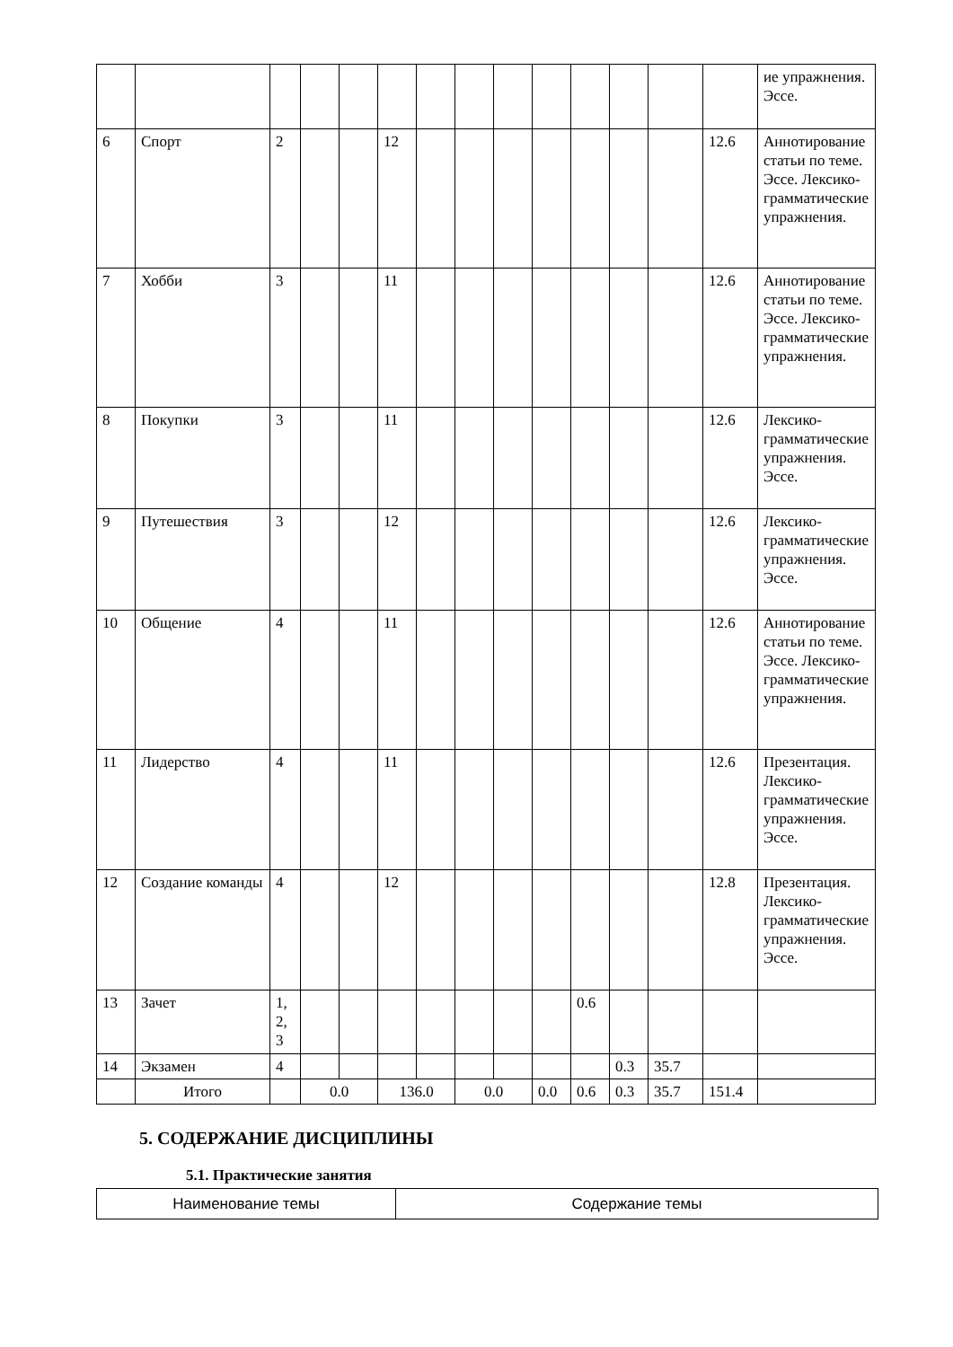| | | | | | | | | | | | | | | ие упражнения. Эссе. |
| 6 | Спорт | 2 | | | 12 | | | | | | | | 12.6 | Аннотирование статьи по теме. Эссе. Лексико-грамматические упражнения. |
| 7 | Хобби | 3 | | | 11 | | | | | | | | 12.6 | Аннотирование статьи по теме. Эссе. Лексико-грамматические упражнения. |
| 8 | Покупки | 3 | | | 11 | | | | | | | | 12.6 | Лексико-грамматические упражнения. Эссе. |
| 9 | Путешествия | 3 | | | 12 | | | | | | | | 12.6 | Лексико-грамматические упражнения. Эссе. |
| 10 | Общение | 4 | | | 11 | | | | | | | | 12.6 | Аннотирование статьи по теме. Эссе. Лексико-грамматические упражнения. |
| 11 | Лидерство | 4 | | | 11 | | | | | | | | 12.6 | Презентация. Лексико-грамматические упражнения. Эссе. |
| 12 | Создание команды | 4 | | | 12 | | | | | | | | 12.8 | Презентация. Лексико-грамматические упражнения. Эссе. |
| 13 | Зачет | 1, 2, 3 | | | | | | | | 0.6 | | | | |
| 14 | Экзамен | 4 | | | | | | | | | 0.3 | 35.7 | | |
| | Итого | | 0.0 | | 136.0 | | 0.0 | | 0.0 | 0.6 | 0.3 | 35.7 | 151.4 | |
5. СОДЕРЖАНИЕ ДИСЦИПЛИНЫ
5.1. Практические занятия
| Наименование темы | Содержание темы |